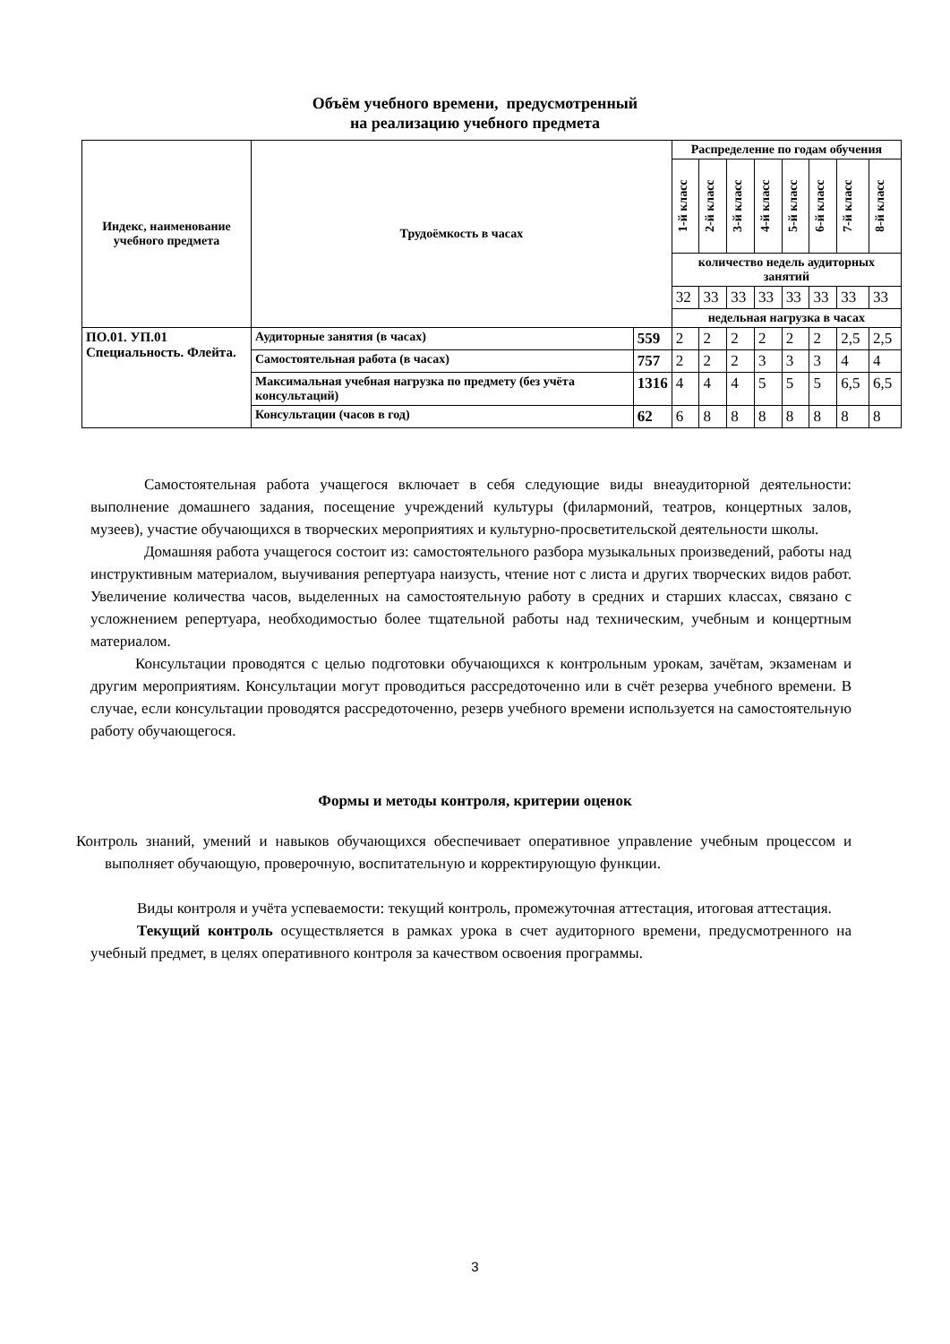Объём учебного времени, предусмотренный
на реализацию учебного предмета
| Индекс, наименование учебного предмета | Трудоёмкость в часах | | Распределение по годам обучения | | | | | | | |
| --- | --- | --- | --- | --- | --- | --- | --- | --- | --- | --- |
| | | | 1-й класс | 2-й класс | 3-й класс | 4-й класс | 5-й класс | 6-й класс | 7-й класс | 8-й класс |
| | | | количество недель аудиторных занятий | | | | | | | |
| | | | 32 | 33 | 33 | 33 | 33 | 33 | 33 | 33 |
| | | | недельная нагрузка в часах | | | | | | | |
| ПО.01. УП.01 Специальность. Флейта. | Аудиторные занятия (в часах) | 559 | 2 | 2 | 2 | 2 | 2 | 2 | 2,5 | 2,5 |
| | Самостоятельная работа (в часах) | 757 | 2 | 2 | 2 | 3 | 3 | 3 | 4 | 4 |
| | Максимальная учебная нагрузка по предмету (без учёта консультаций) | 1316 | 4 | 4 | 4 | 5 | 5 | 5 | 6,5 | 6,5 |
| | Консультации (часов в год) | 62 | 6 | 8 | 8 | 8 | 8 | 8 | 8 | 8 |
Самостоятельная работа учащегося включает в себя следующие виды внеаудиторной деятельности: выполнение домашнего задания, посещение учреждений культуры (филармоний, театров, концертных залов, музеев), участие обучающихся в творческих мероприятиях и культурно-просветительской деятельности школы.
Домашняя работа учащегося состоит из: самостоятельного разбора музыкальных произведений, работы над инструктивным материалом, выучивания репертуара наизусть, чтение нот с листа и других творческих видов работ. Увеличение количества часов, выделенных на самостоятельную работу в средних и старших классах, связано с усложнением репертуара, необходимостью более тщательной работы над техническим, учебным и концертным материалом.
Консультации проводятся с целью подготовки обучающихся к контрольным урокам, зачётам, экзаменам и другим мероприятиям. Консультации могут проводиться рассредоточенно или в счёт резерва учебного времени. В случае, если консультации проводятся рассредоточенно, резерв учебного времени используется на самостоятельную работу обучающегося.
Формы и методы контроля, критерии оценок
Контроль знаний, умений и навыков обучающихся обеспечивает оперативное управление учебным процессом и выполняет обучающую, проверочную, воспитательную и корректирующую функции.
Виды контроля и учёта успеваемости: текущий контроль, промежуточная аттестация, итоговая аттестация.
Текущий контроль осуществляется в рамках урока в счет аудиторного времени, предусмотренного на учебный предмет, в целях оперативного контроля за качеством освоения программы.
3